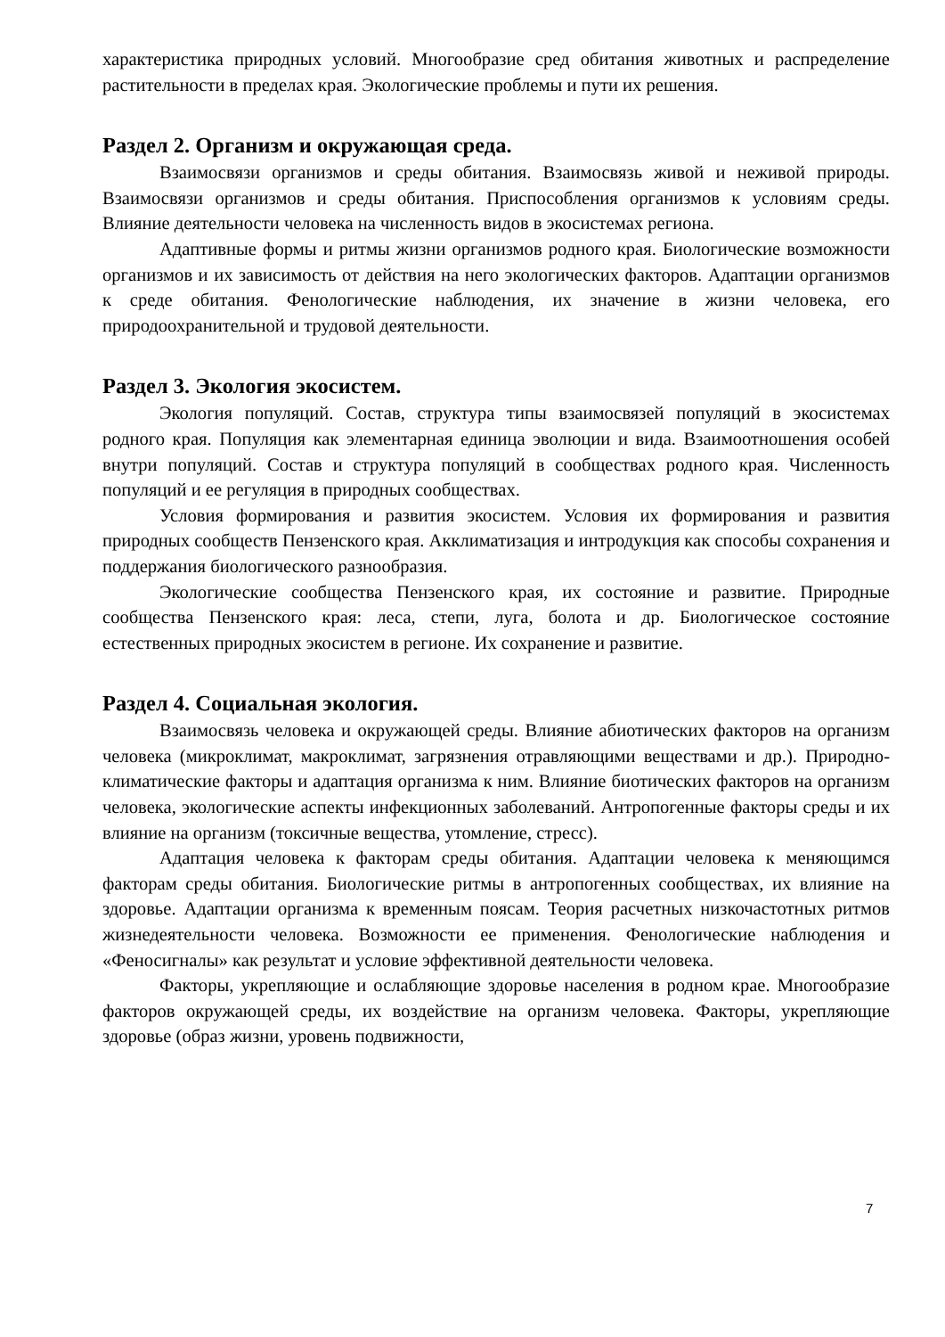характеристика природных условий. Многообразие сред обитания животных и распределение растительности в пределах края. Экологические проблемы и пути их решения.
Раздел 2. Организм и окружающая среда.
Взаимосвязи организмов и среды обитания. Взаимосвязь живой и неживой природы. Взаимосвязи организмов и среды обитания. Приспособления организмов к условиям среды. Влияние деятельности человека на численность видов в экосистемах региона.
Адаптивные формы и ритмы жизни организмов родного края. Биологические возможности организмов и их зависимость от действия на него экологических факторов. Адаптации организмов к среде обитания. Фенологические наблюдения, их значение в жизни человека, его природоохранительной и трудовой деятельности.
Раздел 3. Экология экосистем.
Экология популяций. Состав, структура типы взаимосвязей популяций в экосистемах родного края. Популяция как элементарная единица эволюции и вида. Взаимоотношения особей внутри популяций. Состав и структура популяций в сообществах родного края. Численность популяций и ее регуляция в природных сообществах.
Условия формирования и развития экосистем. Условия их формирования и развития природных сообществ Пензенского края. Акклиматизация и интродукция как способы сохранения и поддержания биологического разнообразия.
Экологические сообщества Пензенского края, их состояние и развитие. Природные сообщества Пензенского края: леса, степи, луга, болота и др. Биологическое состояние естественных природных экосистем в регионе. Их сохранение и развитие.
Раздел 4. Социальная экология.
Взаимосвязь человека и окружающей среды. Влияние абиотических факторов на организм человека (микроклимат, макроклимат, загрязнения отравляющими веществами и др.). Природно-климатические факторы и адаптация организма к ним. Влияние биотических факторов на организм человека, экологические аспекты инфекционных заболеваний. Антропогенные факторы среды и их влияние на организм (токсичные вещества, утомление, стресс).
Адаптация человека к факторам среды обитания. Адаптации человека к меняющимся факторам среды обитания. Биологические ритмы в антропогенных сообществах, их влияние на здоровье. Адаптации организма к временным поясам. Теория расчетных низкочастотных ритмов жизнедеятельности человека. Возможности ее применения. Фенологические наблюдения и «Феносигналы» как результат и условие эффективной деятельности человека.
Факторы, укрепляющие и ослабляющие здоровье населения в родном крае. Многообразие факторов окружающей среды, их воздействие на организм человека. Факторы, укрепляющие здоровье (образ жизни, уровень подвижности,
7